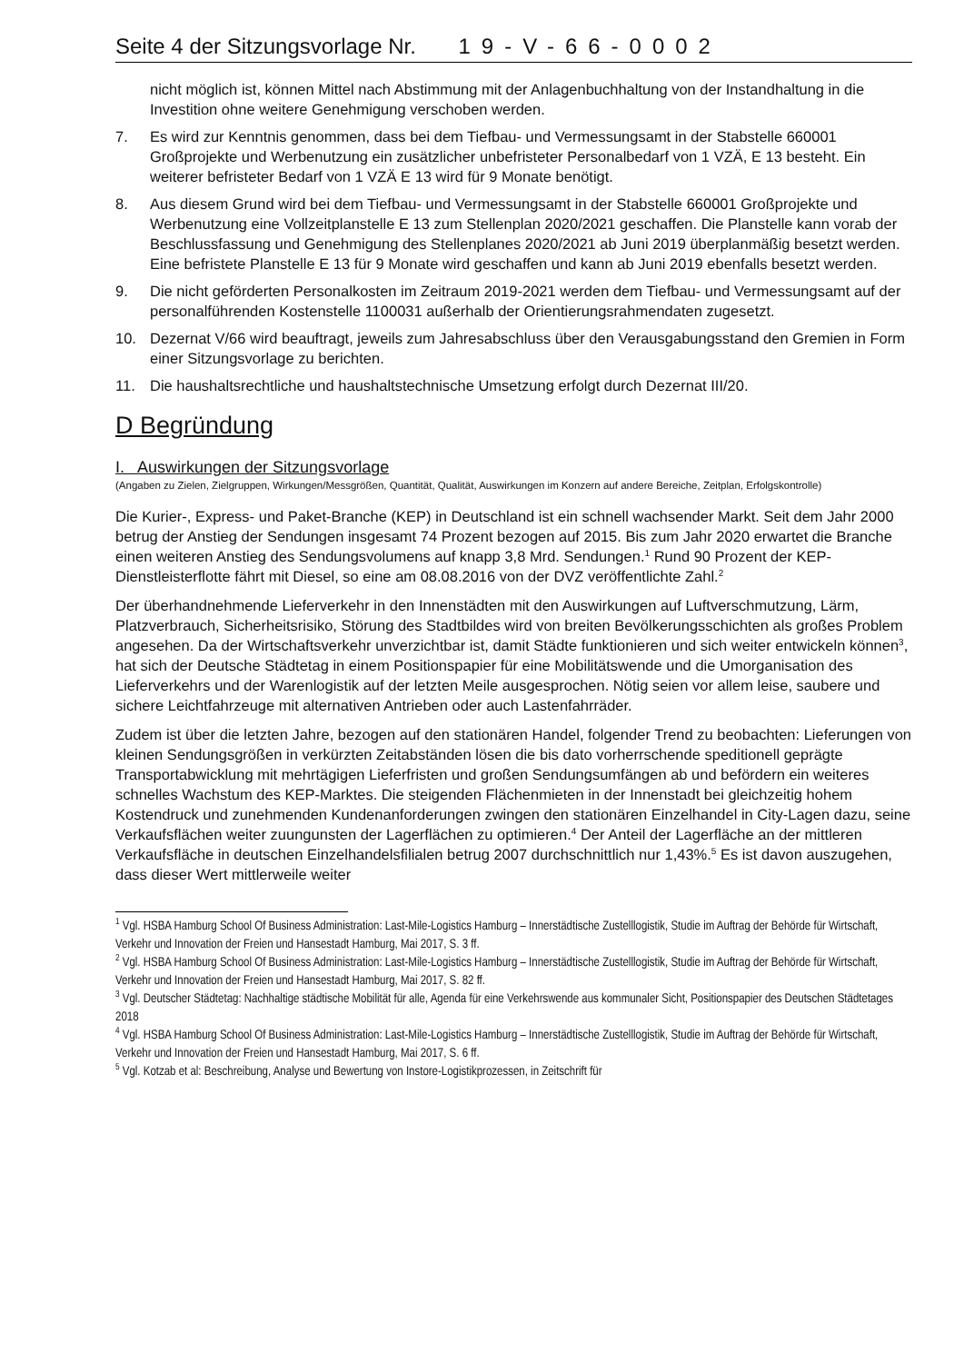Seite 4 der Sitzungsvorlage Nr. 19-V-66-0002
nicht möglich ist, können Mittel nach Abstimmung mit der Anlagenbuchhaltung von der Instandhaltung in die Investition ohne weitere Genehmigung verschoben werden.
7. Es wird zur Kenntnis genommen, dass bei dem Tiefbau- und Vermessungsamt in der Stabstelle 660001 Großprojekte und Werbenutzung ein zusätzlicher unbefristeter Personalbedarf von 1 VZÄ, E 13 besteht. Ein weiterer befristeter Bedarf von 1 VZÄ E 13 wird für 9 Monate benötigt.
8. Aus diesem Grund wird bei dem Tiefbau- und Vermessungsamt in der Stabstelle 660001 Großprojekte und Werbenutzung eine Vollzeitplanstelle E 13 zum Stellenplan 2020/2021 geschaffen. Die Planstelle kann vorab der Beschlussfassung und Genehmigung des Stellenplanes 2020/2021 ab Juni 2019 überplanmäßig besetzt werden. Eine befristete Planstelle E 13 für 9 Monate wird geschaffen und kann ab Juni 2019 ebenfalls besetzt werden.
9. Die nicht geförderten Personalkosten im Zeitraum 2019-2021 werden dem Tiefbau- und Vermessungsamt auf der personalführenden Kostenstelle 1100031 außerhalb der Orientierungsrahmendaten zugesetzt.
10. Dezernat V/66 wird beauftragt, jeweils zum Jahresabschluss über den Verausgabungsstand den Gremien in Form einer Sitzungsvorlage zu berichten.
11. Die haushaltsrechtliche und haushaltstechnische Umsetzung erfolgt durch Dezernat III/20.
D Begründung
I. Auswirkungen der Sitzungsvorlage
(Angaben zu Zielen, Zielgruppen, Wirkungen/Messgrößen, Quantität, Qualität, Auswirkungen im Konzern auf andere Bereiche, Zeitplan, Erfolgskontrolle)
Die Kurier-, Express- und Paket-Branche (KEP) in Deutschland ist ein schnell wachsender Markt. Seit dem Jahr 2000 betrug der Anstieg der Sendungen insgesamt 74 Prozent bezogen auf 2015. Bis zum Jahr 2020 erwartet die Branche einen weiteren Anstieg des Sendungsvolumens auf knapp 3,8 Mrd. Sendungen.<sup>1</sup> Rund 90 Prozent der KEP-Dienstleisterflotte fährt mit Diesel, so eine am 08.08.2016 von der DVZ veröffentlichte Zahl.<sup>2</sup>
Der überhandnehmende Lieferverkehr in den Innenstädten mit den Auswirkungen auf Luftverschmutzung, Lärm, Platzverbrauch, Sicherheitsrisiko, Störung des Stadtbildes wird von breiten Bevölkerungsschichten als großes Problem angesehen. Da der Wirtschaftsverkehr unverzichtbar ist, damit Städte funktionieren und sich weiter entwickeln können<sup>3</sup>, hat sich der Deutsche Städtetag in einem Positionspapier für eine Mobilitätswende und die Umorganisation des Lieferverkehrs und der Warenlogistik auf der letzten Meile ausgesprochen. Nötig seien vor allem leise, saubere und sichere Leichtfahrzeuge mit alternativen Antrieben oder auch Lastenfahrräder.
Zudem ist über die letzten Jahre, bezogen auf den stationären Handel, folgender Trend zu beobachten: Lieferungen von kleinen Sendungsgrößen in verkürzten Zeitabständen lösen die bis dato vorherrschende speditionell geprägte Transportabwicklung mit mehrtägigen Lieferfristen und großen Sendungsumfängen ab und befördern ein weiteres schnelles Wachstum des KEP-Marktes. Die steigenden Flächenmieten in der Innenstadt bei gleichzeitig hohem Kostendruck und zunehmenden Kundenanforderungen zwingen den stationären Einzelhandel in City-Lagen dazu, seine Verkaufsflächen weiter zuungunsten der Lagerflächen zu optimieren.<sup>4</sup> Der Anteil der Lagerfläche an der mittleren Verkaufsfläche in deutschen Einzelhandelsfilialen betrug 2007 durchschnittlich nur 1,43%.<sup>5</sup> Es ist davon auszugehen, dass dieser Wert mittlerweile weiter
<sup>1</sup> Vgl. HSBA Hamburg School Of Business Administration: Last-Mile-Logistics Hamburg – Innerstädtische Zustelllogistik, Studie im Auftrag der Behörde für Wirtschaft, Verkehr und Innovation der Freien und Hansestadt Hamburg, Mai 2017, S. 3 ff.
<sup>2</sup> Vgl. HSBA Hamburg School Of Business Administration: Last-Mile-Logistics Hamburg – Innerstädtische Zustelllogistik, Studie im Auftrag der Behörde für Wirtschaft, Verkehr und Innovation der Freien und Hansestadt Hamburg, Mai 2017, S. 82 ff.
<sup>3</sup> Vgl. Deutscher Städtetag: Nachhaltige städtische Mobilität für alle, Agenda für eine Verkehrswende aus kommunaler Sicht, Positionspapier des Deutschen Städtetages 2018
<sup>4</sup> Vgl. HSBA Hamburg School Of Business Administration: Last-Mile-Logistics Hamburg – Innerstädtische Zustelllogistik, Studie im Auftrag der Behörde für Wirtschaft, Verkehr und Innovation der Freien und Hansestadt Hamburg, Mai 2017, S. 6 ff.
<sup>5</sup> Vgl. Kotzab et al: Beschreibung, Analyse und Bewertung von Instore-Logistikprozessen, in Zeitschrift für